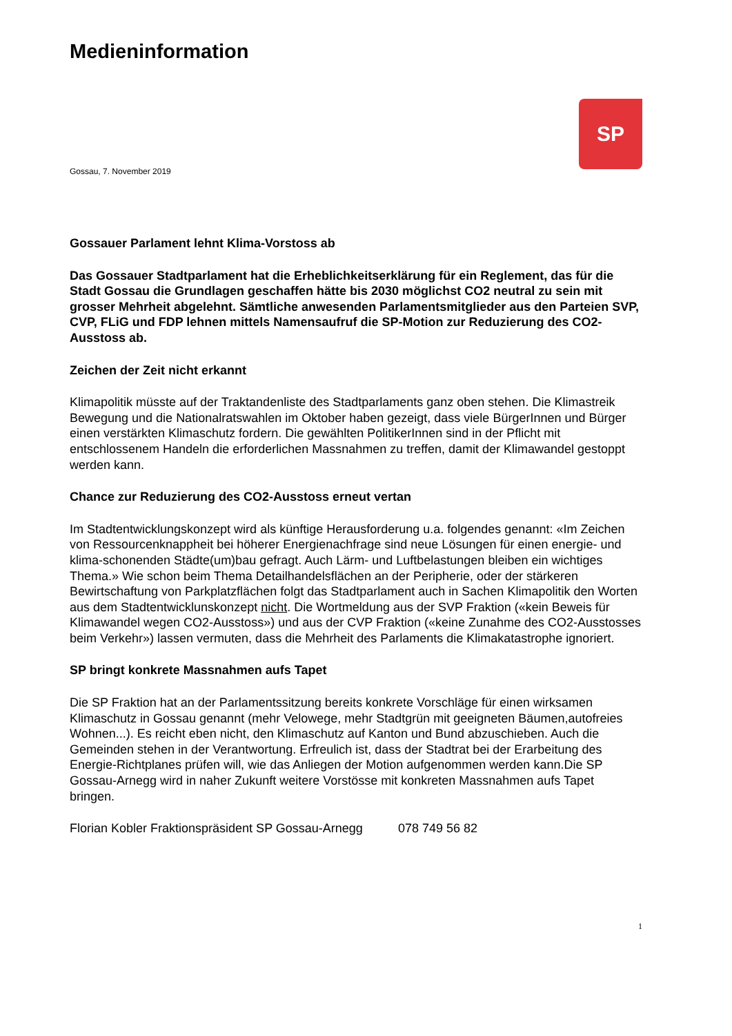SP
Medieninformation
Gossau, 7. November 2019
Gossauer Parlament lehnt Klima-Vorstoss ab
Das Gossauer Stadtparlament hat die Erheblichkeitserklärung für ein Reglement, das für die Stadt Gossau die Grundlagen geschaffen hätte bis 2030 möglichst CO2 neutral zu sein mit grosser Mehrheit abgelehnt. Sämtliche anwesenden Parlamentsmitglieder aus den Parteien SVP, CVP, FLiG und FDP lehnen mittels Namensaufruf die SP-Motion zur Reduzierung des CO2-Ausstoss ab.
Zeichen der Zeit nicht erkannt
Klimapolitik müsste auf der Traktandenliste des Stadtparlaments ganz oben stehen. Die Klimastreik Bewegung und die Nationalratswahlen im Oktober haben gezeigt, dass viele BürgerInnen und Bürger einen verstärkten Klimaschutz fordern. Die gewählten PolitikerInnen sind in der Pflicht mit entschlossenem Handeln die erforderlichen Massnahmen zu treffen, damit der Klimawandel gestoppt werden kann.
Chance zur Reduzierung des CO2-Ausstoss erneut vertan
Im Stadtentwicklungskonzept wird als künftige Herausforderung u.a. folgendes genannt: «Im Zeichen von Ressourcenknappheit bei höherer Energienachfrage sind neue Lösungen für einen energie- und klima-schonenden Städte(um)bau gefragt. Auch Lärm- und Luftbelastungen bleiben ein wichtiges Thema.» Wie schon beim Thema Detailhandelsflächen an der Peripherie, oder der stärkeren Bewirtschaftung von Parkplatzflächen folgt das Stadtparlament auch in Sachen Klimapolitik den Worten aus dem Stadtentwicklunskonzept nicht. Die Wortmeldung aus der SVP Fraktion («kein Beweis für Klimawandel wegen CO2-Ausstoss») und aus der CVP Fraktion («keine Zunahme des CO2-Ausstosses beim Verkehr») lassen vermuten, dass die Mehrheit des Parlaments die Klimakatastrophe ignoriert.
SP bringt konkrete Massnahmen aufs Tapet
Die SP Fraktion hat an der Parlamentssitzung bereits konkrete Vorschläge für einen wirksamen Klimaschutz in Gossau genannt (mehr Velowege, mehr Stadtgrün mit geeigneten Bäumen,autofreies Wohnen...). Es reicht eben nicht, den Klimaschutz auf Kanton und Bund abzuschieben. Auch die Gemeinden stehen in der Verantwortung. Erfreulich ist, dass der Stadtrat bei der Erarbeitung des Energie-Richtplanes prüfen will, wie das Anliegen der Motion aufgenommen werden kann.Die SP Gossau-Arnegg wird in naher Zukunft weitere Vorstösse mit konkreten Massnahmen aufs Tapet bringen.
Florian Kobler Fraktionspräsident SP Gossau-Arnegg 078 749 56 82
1